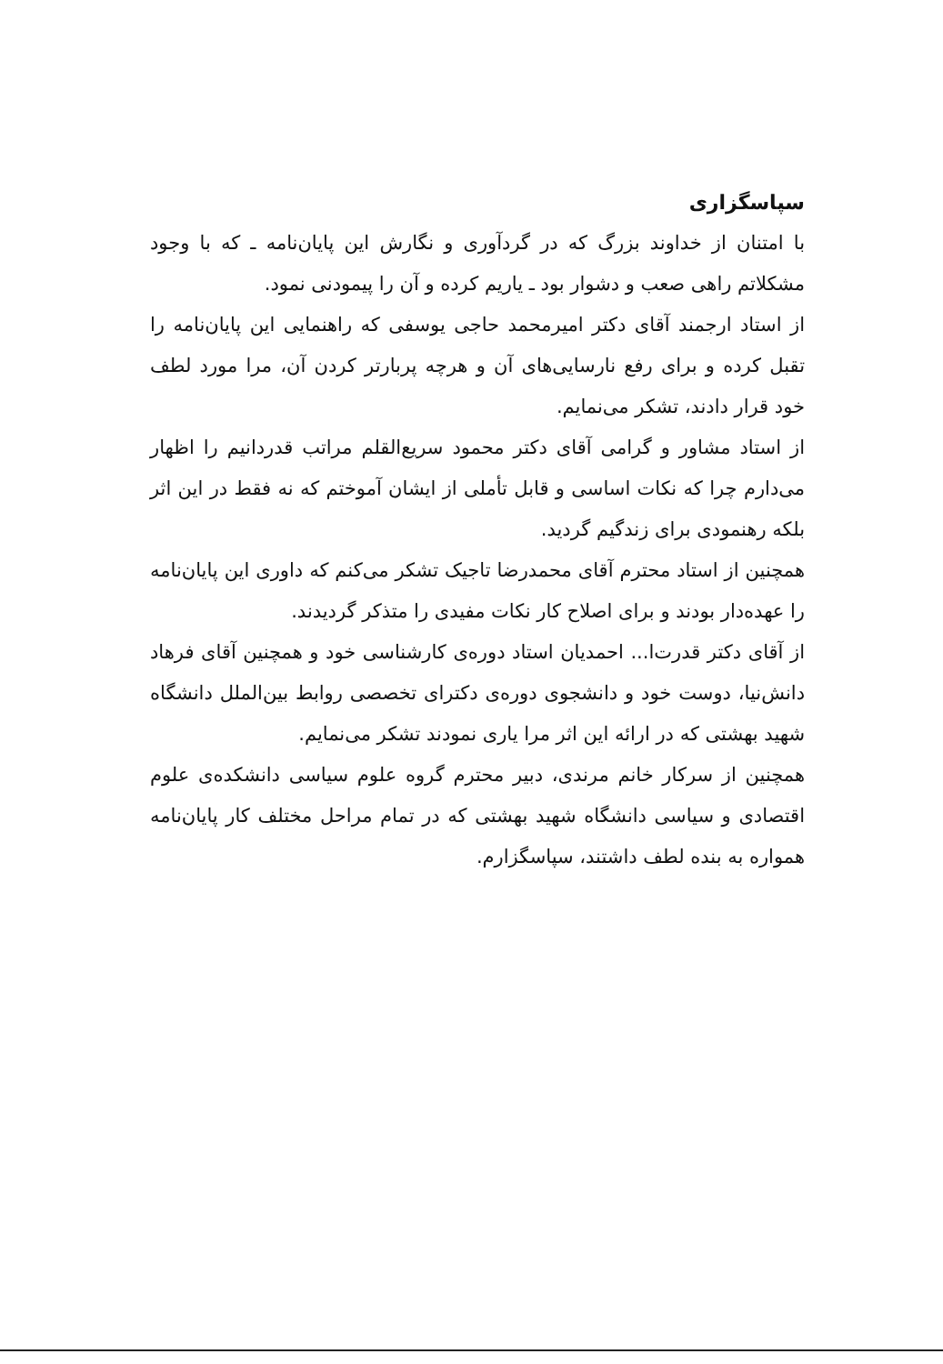سپاسگزاری
با امتنان از خداوند بزرگ که در گردآوری و نگارش این پایان‌نامه ـ که با وجود مشکلاتم راهی صعب و دشوار بود ـ یاریم کرده و آن را پیمودنی نمود.
از استاد ارجمند آقای دکتر امیرمحمد حاجی یوسفی که راهنمایی این پایان‌نامه را تقبل کرده و برای رفع نارسایی‌های آن و هرچه پربارتر کردن آن، مرا مورد لطف خود قرار دادند، تشکر می‌نمایم.
از استاد مشاور و گرامی آقای دکتر محمود سریع‌القلم مراتب قدردانیم را اظهار می‌دارم چرا که نکات اساسی و قابل تأملی از ایشان آموختم که نه فقط در این اثر بلکه رهنمودی برای زندگیم گردید.
همچنین از استاد محترم آقای محمدرضا تاجیک تشکر می‌کنم که داوری این پایان‌نامه را عهده‌دار بودند و برای اصلاح کار نکات مفیدی را متذکر گردیدند.
از آقای دکتر قدرت‌ا... احمدیان استاد دوره‌ی کارشناسی خود و همچنین آقای فرهاد دانش‌نیا، دوست خود و دانشجوی دوره‌ی دکترای تخصصی روابط بین‌الملل دانشگاه شهید بهشتی که در ارائه این اثر مرا یاری نمودند تشکر می‌نمایم.
همچنین از سرکار خانم مرندی، دبیر محترم گروه علوم سیاسی دانشکده‌ی علوم اقتصادی و سیاسی دانشگاه شهید بهشتی که در تمام مراحل مختلف کار پایان‌نامه همواره به بنده لطف داشتند، سپاسگزارم.